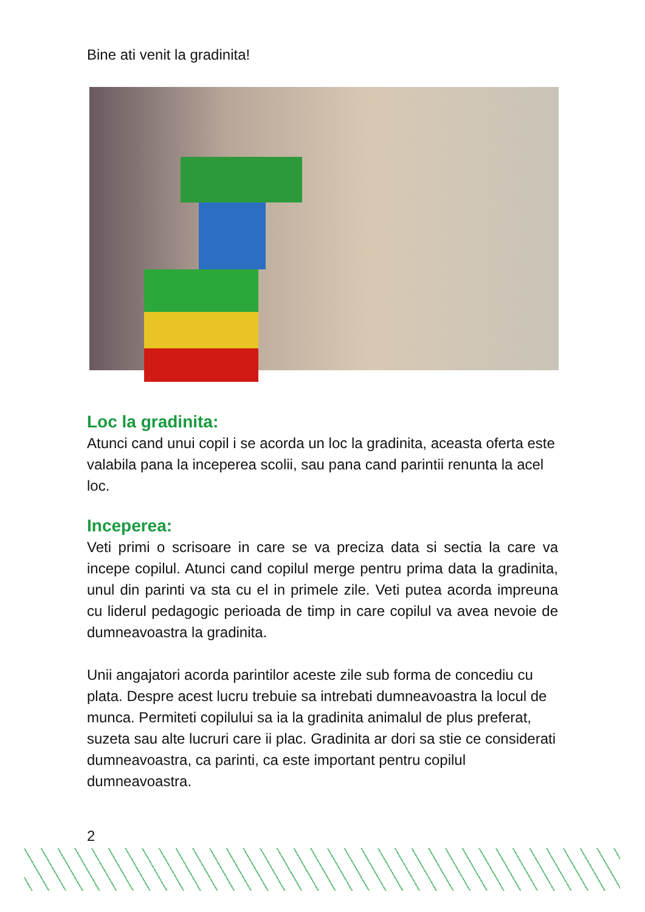Bine ati venit la gradinita!
Loc la gradinita:
Atunci cand unui copil i se acorda un loc la gradinita, aceasta oferta este valabila pana la inceperea scolii, sau pana cand parintii renunta la acel loc.
Inceperea:
Veti primi o scrisoare in care se va preciza data si sectia la care va incepe copilul. Atunci cand copilul merge pentru prima data la gradinita, unul din parinti va sta cu el in primele zile. Veti putea acorda impreuna cu liderul pedagogic perioada de timp in care copilul va avea nevoie de dumneavoastra la gradinita.
Unii angajatori acorda parintilor aceste zile sub forma de concediu cu plata. Despre acest lucru trebuie sa intrebati dumneavoastra la locul de munca. Permiteti copilului sa ia la gradinita animalul de plus preferat, suzeta sau alte lucruri care ii plac. Gradinita ar dori sa stie ce considerati dumneavoastra, ca parinti, ca este important pentru copilul dumneavoastra.
2